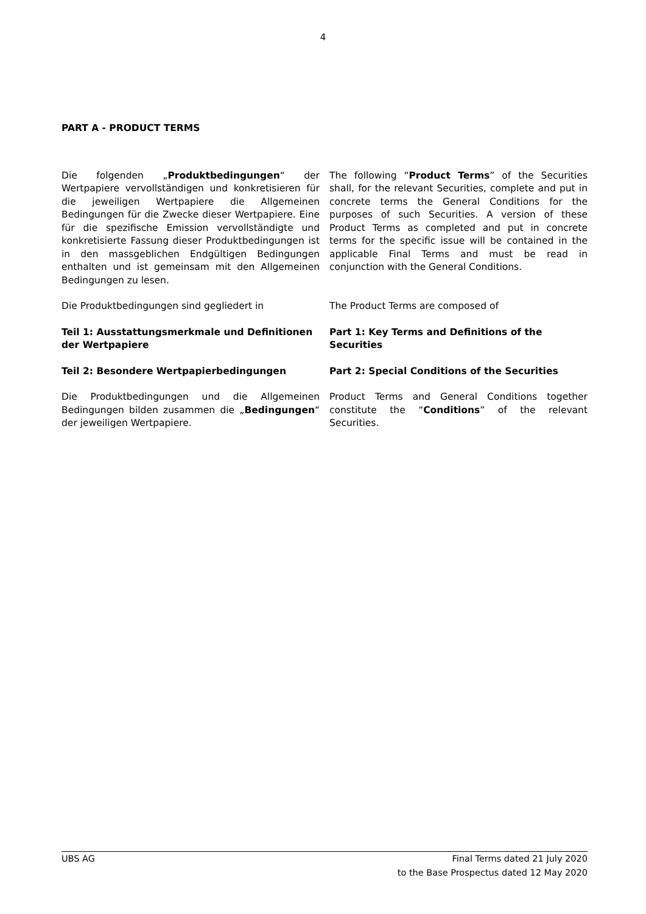4
PART A - PRODUCT TERMS
Die folgenden „Produktbedingungen“ der Wertpapiere vervollständigen und konkretisieren für die jeweiligen Wertpapiere die Allgemeinen Bedingungen für die Zwecke dieser Wertpapiere. Eine für die spezifische Emission vervollständigte und konkretisierte Fassung dieser Produktbedingungen ist in den massgeblichen Endgültigen Bedingungen enthalten und ist gemeinsam mit den Allgemeinen Bedingungen zu lesen.
The following “Product Terms” of the Securities shall, for the relevant Securities, complete and put in concrete terms the General Conditions for the purposes of such Securities. A version of these Product Terms as completed and put in concrete terms for the specific issue will be contained in the applicable Final Terms and must be read in conjunction with the General Conditions.
Die Produktbedingungen sind gegliedert in The Product Terms are composed of
Teil 1: Ausstattungsmerkmale und Definitionen der Wertpapiere
Part 1: Key Terms and Definitions of the Securities
Teil 2: Besondere Wertpapierbedingungen Part 2: Special Conditions of the Securities
Die Produktbedingungen und die Allgemeinen Bedingungen bilden zusammen die „Bedingungen“ der jeweiligen Wertpapiere.
Product Terms and General Conditions together constitute the “Conditions” of the relevant Securities.
UBS AG Final Terms dated 21 July 2020
to the Base Prospectus dated 12 May 2020